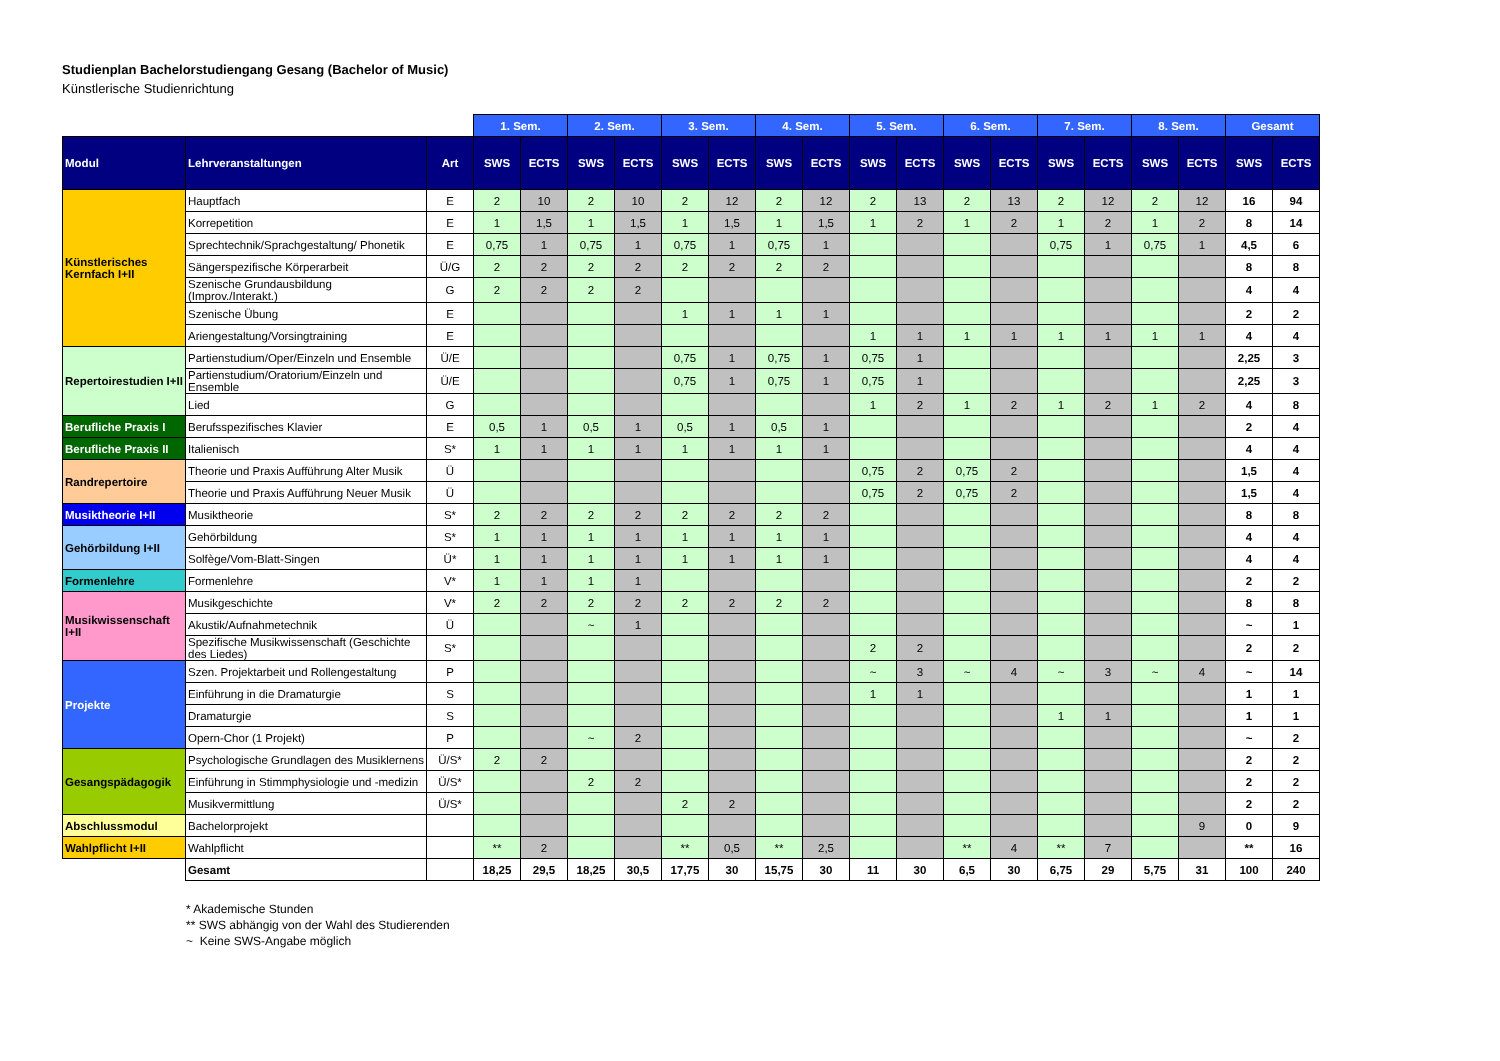Studienplan Bachelorstudiengang Gesang (Bachelor of Music)
Künstlerische Studienrichtung
| | | | 1. Sem. | | 2. Sem. | | 3. Sem. | | 4. Sem. | | 5. Sem. | | 6. Sem. | | 7. Sem. | | 8. Sem. | | Gesamt | |
| --- | --- | --- | --- | --- | --- | --- | --- | --- | --- | --- | --- | --- | --- | --- | --- | --- | --- | --- | --- | --- |
| Modul | Lehrveranstaltungen | Art | SWS | ECTS | SWS | ECTS | SWS | ECTS | SWS | ECTS | SWS | ECTS | SWS | ECTS | SWS | ECTS | SWS | ECTS | SWS | ECTS |
| Künstlerisches Kernfach I+II | Hauptfach | E | 2 | 10 | 2 | 10 | 2 | 12 | 2 | 12 | 2 | 13 | 2 | 13 | 2 | 12 | 2 | 12 | 16 | 94 |
| | Korrepetition | E | 1 | 1,5 | 1 | 1,5 | 1 | 1,5 | 1 | 1,5 | 1 | 2 | 1 | 2 | 1 | 2 | 1 | 2 | 8 | 14 |
| | Sprechtechnik/Sprachgestaltung/ Phonetik | E | 0,75 | 1 | 0,75 | 1 | 0,75 | 1 | 0,75 | 1 | | | | | 0,75 | 1 | 0,75 | 1 | 4,5 | 6 |
| | Sängerspezifische Körperarbeit | Ü/G | 2 | 2 | 2 | 2 | 2 | 2 | 2 | 2 | | | | | | | | | 8 | 8 |
| | Szenische Grundausbildung (Improv./Interakt.) | G | 2 | 2 | 2 | 2 | | | | | | | | | | | | | 4 | 4 |
| | Szenische Übung | E | | | | | 1 | 1 | 1 | 1 | | | | | | | | | 2 | 2 |
| | Ariengestaltung/Vorsingtraining | E | | | | | | | | | 1 | 1 | 1 | 1 | 1 | 1 | 1 | 1 | 4 | 4 |
| Repertoirestudien I+II | Partienstudium/Oper/Einzeln und Ensemble | Ü/E | | | | | 0,75 | 1 | 0,75 | 1 | 0,75 | 1 | | | | | | | 2,25 | 3 |
| | Partienstudium/Oratorium/Einzeln und Ensemble | Ü/E | | | | | 0,75 | 1 | 0,75 | 1 | 0,75 | 1 | | | | | | | 2,25 | 3 |
| | Lied | G | | | | | | | | | 1 | 2 | 1 | 2 | 1 | 2 | 1 | 2 | 4 | 8 |
| Berufliche Praxis I | Berufsspezifisches Klavier | E | 0,5 | 1 | 0,5 | 1 | 0,5 | 1 | 0,5 | 1 | | | | | | | | | 2 | 4 |
| Berufliche Praxis II | Italienisch | S* | 1 | 1 | 1 | 1 | 1 | 1 | 1 | 1 | | | | | | | | | 4 | 4 |
| Randrepertoire | Theorie und Praxis Aufführung Alter Musik | Ü | | | | | | | | | 0,75 | 2 | 0,75 | 2 | | | | | 1,5 | 4 |
| | Theorie und Praxis Aufführung Neuer Musik | Ü | | | | | | | | | 0,75 | 2 | 0,75 | 2 | | | | | 1,5 | 4 |
| Musiktheorie I+II | Musiktheorie | S* | 2 | 2 | 2 | 2 | 2 | 2 | 2 | 2 | | | | | | | | | 8 | 8 |
| Gehörbildung I+II | Gehörbildung | S* | 1 | 1 | 1 | 1 | 1 | 1 | 1 | 1 | | | | | | | | | 4 | 4 |
| | Solfège/Vom-Blatt-Singen | Ü* | 1 | 1 | 1 | 1 | 1 | 1 | 1 | 1 | | | | | | | | | 4 | 4 |
| Formenlehre | Formenlehre | V* | 1 | 1 | 1 | 1 | | | | | | | | | | | | | 2 | 2 |
| Musikwissenschaft I+II | Musikgeschichte | V* | 2 | 2 | 2 | 2 | 2 | 2 | 2 | 2 | | | | | | | | | 8 | 8 |
| | Akustik/Aufnahmetechnik | Ü | | | ~ | 1 | | | | | | | | | | | | | ~ | 1 |
| | Spezifische Musikwissenschaft (Geschichte des Liedes) | S* | | | | | | | | | 2 | 2 | | | | | | | 2 | 2 |
| Projekte | Szen. Projektarbeit und Rollengestaltung | P | | | | | | | | | ~ | 3 | ~ | 4 | ~ | 3 | ~ | 4 | ~ | 14 |
| | Einführung in die Dramaturgie | S | | | | | | | | | 1 | 1 | | | | | | | 1 | 1 |
| | Dramaturgie | S | | | | | | | | | | | | | 1 | 1 | | | 1 | 1 |
| | Opern-Chor (1 Projekt) | P | | | ~ | 2 | | | | | | | | | | | | | ~ | 2 |
| Gesangspädagogik | Psychologische Grundlagen des Musiklernens | Ü/S* | 2 | 2 | | | | | | | | | | | | | | | 2 | 2 |
| | Einführung in Stimmphysiologie und -medizin | Ü/S* | | | 2 | 2 | | | | | | | | | | | | | 2 | 2 |
| | Musikvermittlung | Ü/S* | | | | | 2 | 2 | | | | | | | | | | | 2 | 2 |
| Abschlussmodul | Bachelorprojekt | | | | | | | | | | | | | | | | | 9 | 0 | 9 |
| Wahlpflicht I+II | Wahlpflicht | | ** | 2 | | | ** | 0,5 | ** | 2,5 | | | ** | 4 | ** | 7 | | | ** | 16 |
| | Gesamt | | 18,25 | 29,5 | 18,25 | 30,5 | 17,75 | 30 | 15,75 | 30 | 11 | 30 | 6,5 | 30 | 6,75 | 29 | 5,75 | 31 | 100 | 240 |
* Akademische Stunden
** SWS abhängig von der Wahl des Studierenden
~ Keine SWS-Angabe möglich